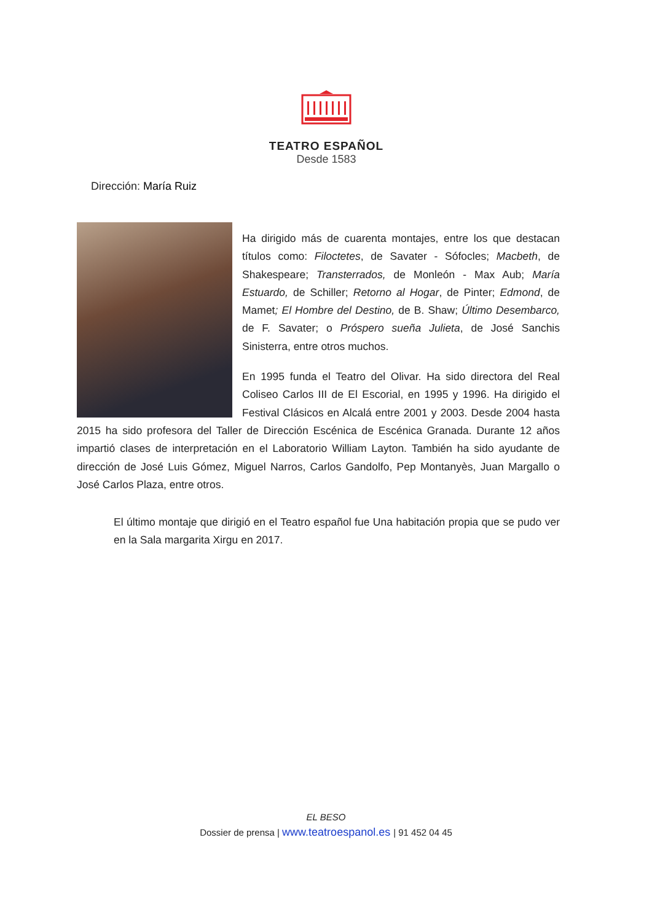TEATRO ESPAÑOL
Desde 1583
Dirección: María Ruiz
Ha dirigido más de cuarenta montajes, entre los que destacan títulos como: Filoctetes, de Savater - Sófocles; Macbeth, de Shakespeare; Transterrados, de Monleón - Max Aub; María Estuardo, de Schiller; Retorno al Hogar, de Pinter; Edmond, de Mamet; El Hombre del Destino, de B. Shaw; Último Desembarco, de F. Savater; o Próspero sueña Julieta, de José Sanchis Sinisterra, entre otros muchos.
En 1995 funda el Teatro del Olivar. Ha sido directora del Real Coliseo Carlos III de El Escorial, en 1995 y 1996. Ha dirigido el Festival Clásicos en Alcalá entre 2001 y 2003. Desde 2004 hasta 2015 ha sido profesora del Taller de Dirección Escénica de Escénica Granada. Durante 12 años impartió clases de interpretación en el Laboratorio William Layton. También ha sido ayudante de dirección de José Luis Gómez, Miguel Narros, Carlos Gandolfo, Pep Montanyès, Juan Margallo o José Carlos Plaza, entre otros.
El último montaje que dirigió en el Teatro español fue Una habitación propia que se pudo ver en la Sala margarita Xirgu en 2017.
EL BESO
Dossier de prensa | www.teatroespanol.es | 91 452 04 45